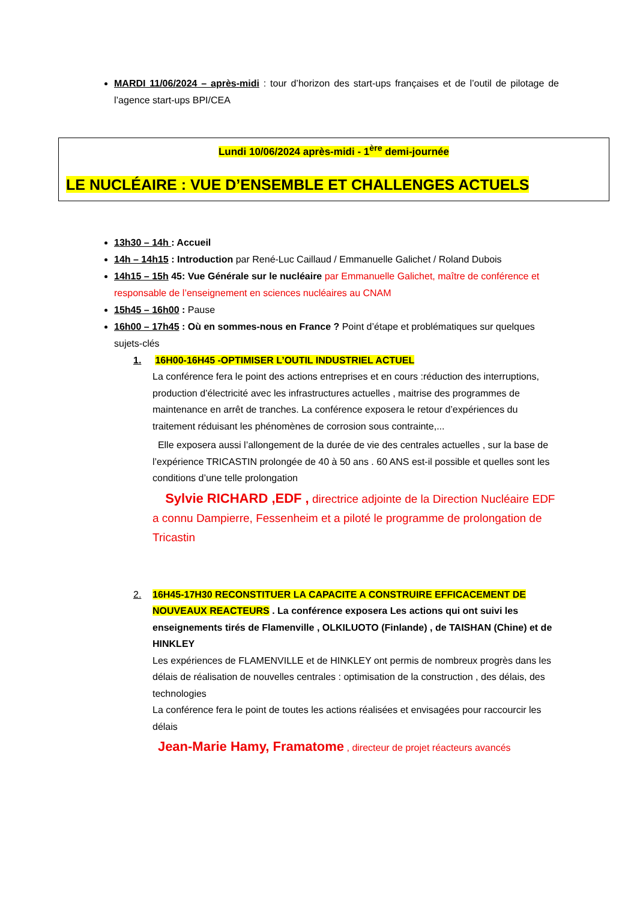MARDI 11/06/2024 – après-midi : tour d’horizon des start-ups françaises et de l’outil de pilotage de l’agence start-ups BPI/CEA
Lundi 10/06/2024 après-midi - 1<sup>ère</sup> demi-journée
LE NUCLÉAIRE : VUE D’ENSEMBLE ET CHALLENGES ACTUELS
13h30 – 14h : Accueil
14h – 14h15 : Introduction par René-Luc Caillaud / Emmanuelle Galichet / Roland Dubois
14h15 – 15h 45: Vue Générale sur le nucléaire par Emmanuelle Galichet, maître de conférence et responsable de l’enseignement en sciences nucléaires au CNAM
15h45 – 16h00 : Pause
16h00 – 17h45 : Où en sommes-nous en France ? Point d’étape et problématiques sur quelques sujets-clés
1. 16H00-16H45 -OPTIMISER L’OUTIL INDUSTRIEL ACTUEL
La conférence fera le point des actions entreprises et en cours :réduction des interruptions, production d’électricité avec les infrastructures actuelles , maitrise des programmes de maintenance en arrêt de tranches. La conférence exposera le retour d’expériences du traitement réduisant les phénomènes de corrosion sous contrainte,...
Elle exposera aussi l’allongement de la durée de vie des centrales actuelles , sur la base de l’expérience TRICASTIN prolongée de 40 à 50 ans . 60 ANS est-il possible et quelles sont les conditions d’une telle prolongation
Sylvie RICHARD ,EDF , directrice adjointe de la Direction Nucléaire EDF a connu Dampierre, Fessenheim et a piloté le programme de prolongation de Tricastin
2. 16H45-17H30 RECONSTITUER LA CAPACITE A CONSTRUIRE EFFICACEMENT DE NOUVEAUX REACTEURS . La conférence exposera Les actions qui ont suivi les enseignements tirés de Flamenville , OLKILUOTO (Finlande) , de TAISHAN (Chine) et de HINKLEY
Les expériences de FLAMENVILLE et de HINKLEY ont permis de nombreux progrès dans les délais de réalisation de nouvelles centrales : optimisation de la construction , des délais, des technologies
La conférence fera le point de toutes les actions réalisées et envisagées pour raccourcir les délais
Jean-Marie Hamy, Framatome , directeur de projet réacteurs avancés